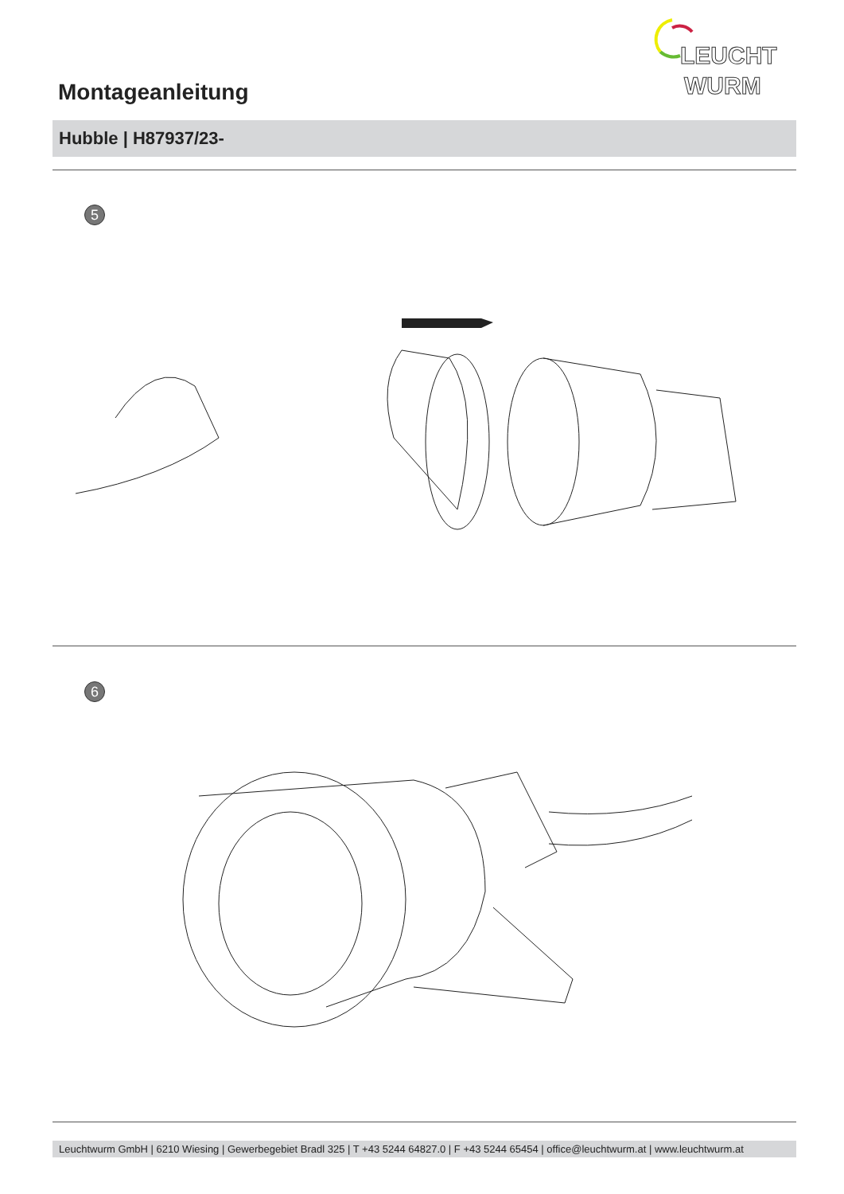LEUCHT
WURM
Montageanleitung
Hubble | H87937/23-
5
6
Leuchtwurm GmbH | 6210 Wiesing | Gewerbegebiet Bradl 325 | T +43 5244 64827.0 | F +43 5244 65454 | office@leuchtwurm.at | www.leuchtwurm.at